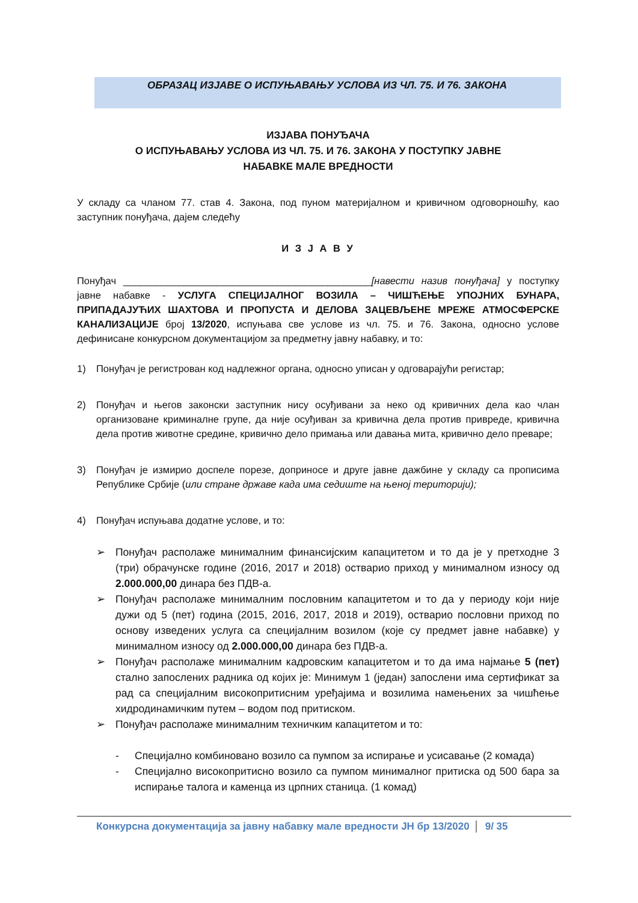ОБРАЗАЦ ИЗЈАВЕ О ИСПУЊАВАЊУ УСЛОВА ИЗ ЧЛ. 75. И 76. ЗАКОНА
ИЗЈАВА ПОНУЂАЧА
О ИСПУЊАВАЊУ УСЛОВА ИЗ ЧЛ. 75. И 76. ЗАКОНА У ПОСТУПКУ ЈАВНЕ
НАБАВКЕ МАЛЕ ВРЕДНОСТИ
У складу са чланом 77. став 4. Закона, под пуном материјалном и кривичном одговорношћу, као заступник понуђача, дајем следећу
И З Ј А В У
Понуђач _____________________________________________[навести назив понуђача] у поступку јавне набавке - УСЛУГА СПЕЦИЈАЛНОГ ВОЗИЛА – ЧИШЋЕЊЕ УПОЈНИХ БУНАРА, ПРИПАДАЈУЋИХ ШАХТОВА И ПРОПУСТА И ДЕЛОВА ЗАЦЕВЉЕНЕ МРЕЖЕ АТМОСФЕРСКЕ КАНАЛИЗАЦИЈЕ број 13/2020, испуњава све услове из чл. 75. и 76. Закона, односно услове дефинисане конкурсном документацијом за предметну јавну набавку, и то:
1) Понуђач је регистрован код надлежног органа, односно уписан у одговарајући регистар;
2) Понуђач и његов законски заступник нису осуђивани за неко од кривичних дела као члан организоване криминалне групе, да није осуђиван за кривична дела против привреде, кривична дела против животне средине, кривично дело примања или давања мита, кривично дело преваре;
3) Понуђач је измирио доспеле порезе, доприносе и друге јавне дажбине у складу са прописима Републике Србије (или стране државе када има седиште на њеној територији);
4) Понуђач испуњава додатне услове, и то:
➢ Понуђач располаже минималним финансијским капацитетом и то да је у претходне 3 (три) обрачунске године (2016, 2017 и 2018) остварио приход у минималном износу од 2.000.000,00 динара без ПДВ-а.
➢ Понуђач располаже минималним пословним капацитетом и то да у периоду који није дужи од 5 (пет) година (2015, 2016, 2017, 2018 и 2019), остварио пословни приход по основу изведених услуга са специјалним возилом (које су предмет јавне набавке) у минималном износу од 2.000.000,00 динара без ПДВ-а.
➢ Понуђач располаже минималним кадровским капацитетом и то да има најмање 5 (пет) стално запослених радника од којих је: Минимум 1 (један) запослени има сертификат за рад са специјалним високопритисним уређајима и возилима намењених за чишћење хидродинамичким путем – водом под притиском.
➢ Понуђач располаже минималним техничким капацитетом и то:
- Специјално комбиновано возило са пумпом за испирање и усисавање (2 комада)
- Специјално високопритисно возило са пумпом минималног притиска од 500 бара за испирање талога и каменца из црпних станица. (1 комад)
Конкурсна документација за јавну набавку мале вредности ЈН бр 13/2020 9/ 35